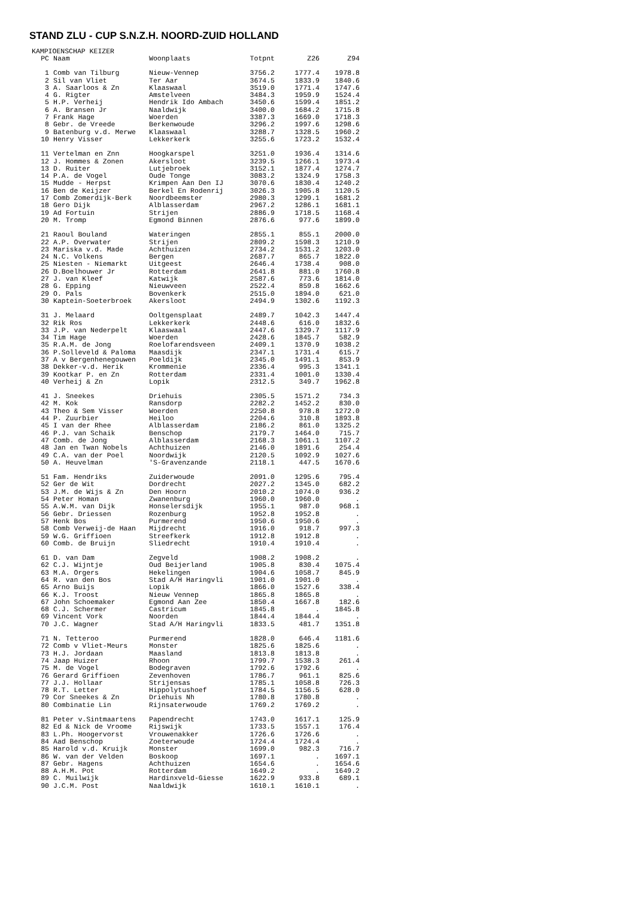STAND ZLU - CUP S.N.Z.H. NOORD-ZUID HOLLAND
KAMPIOENSCHAP KEIZER
| PC | Naam | Woonplaats | Totpnt | Z26 | Z94 |
| --- | --- | --- | --- | --- | --- |
| 1 | Comb van Tilburg | Nieuw-Vennep | 3756.2 | 1777.4 | 1978.8 |
| 2 | Sil van Vliet | Ter Aar | 3674.5 | 1833.9 | 1840.6 |
| 3 | A. Saarloos & Zn | Klaaswaal | 3519.0 | 1771.4 | 1747.6 |
| 4 | G. Rigter | Amstelveen | 3484.3 | 1959.9 | 1524.4 |
| 5 | H.P. Verheij | Hendrik Ido Ambach | 3450.6 | 1599.4 | 1851.2 |
| 6 | A. Bransen Jr | Naaldwijk | 3400.0 | 1684.2 | 1715.8 |
| 7 | Frank Hage | Woerden | 3387.3 | 1669.0 | 1718.3 |
| 8 | Gebr. de Vreede | Berkenwoude | 3296.2 | 1997.6 | 1298.6 |
| 9 | Batenburg v.d. Merwe | Klaaswaal | 3288.7 | 1328.5 | 1960.2 |
| 10 | Henry Visser | Lekkerkerk | 3255.6 | 1723.2 | 1532.4 |
| 11 | Vertelman en Znn | Hoogkarspel | 3251.0 | 1936.4 | 1314.6 |
| 12 | J. Hommes & Zonen | Akersloot | 3239.5 | 1266.1 | 1973.4 |
| 13 | D. Ruiter | Lutjebroek | 3152.1 | 1877.4 | 1274.7 |
| 14 | P.A. de Vogel | Oude Tonge | 3083.2 | 1324.9 | 1758.3 |
| 15 | Mudde - Herpst | Krimpen Aan Den IJ | 3070.6 | 1830.4 | 1240.2 |
| 16 | Ben de Keijzer | Berkel En Rodenrij | 3026.3 | 1905.8 | 1120.5 |
| 17 | Comb Zomerdijk-Berk | Noordbeemster | 2980.3 | 1299.1 | 1681.2 |
| 18 | Gero Dijk | Alblasserdam | 2967.2 | 1286.1 | 1681.1 |
| 19 | Ad Fortuin | Strijen | 2886.9 | 1718.5 | 1168.4 |
| 20 | M. Tromp | Egmond Binnen | 2876.6 | 977.6 | 1899.0 |
| 21 | Raoul Bouland | Wateringen | 2855.1 | 855.1 | 2000.0 |
| 22 | A.P. Overwater | Strijen | 2809.2 | 1598.3 | 1210.9 |
| 23 | Mariska v.d. Made | Achthuizen | 2734.2 | 1531.2 | 1203.0 |
| 24 | N.C. Volkens | Bergen | 2687.7 | 865.7 | 1822.0 |
| 25 | Niesten - Niemarkt | Uitgeest | 2646.4 | 1738.4 | 908.0 |
| 26 | D.Boelhouwer Jr | Rotterdam | 2641.8 | 881.0 | 1760.8 |
| 27 | J. van Kleef | Katwijk | 2587.6 | 773.6 | 1814.0 |
| 28 | G. Epping | Nieuwveen | 2522.4 | 859.8 | 1662.6 |
| 29 | O. Pals | Bovenkerk | 2515.0 | 1894.0 | 621.0 |
| 30 | Kaptein-Soeterbroek | Akersloot | 2494.9 | 1302.6 | 1192.3 |
| 31 | J. Melaard | Ooltgensplaat | 2489.7 | 1042.3 | 1447.4 |
| 32 | Rik Ros | Lekkerkerk | 2448.6 | 616.0 | 1832.6 |
| 33 | J.P. van Nederpelt | Klaaswaal | 2447.6 | 1329.7 | 1117.9 |
| 34 | Tim Hage | Woerden | 2428.6 | 1845.7 | 582.9 |
| 35 | R.A.M. de Jong | Roelofarendsveen | 2409.1 | 1370.9 | 1038.2 |
| 36 | P.Solleveld & Paloma | Maasdijk | 2347.1 | 1731.4 | 615.7 |
| 37 | A v Bergenhenegouwen | Poeldijk | 2345.0 | 1491.1 | 853.9 |
| 38 | Dekker-v.d. Herik | Krommenie | 2336.4 | 995.3 | 1341.1 |
| 39 | Kootkar P. en Zn | Rotterdam | 2331.4 | 1001.0 | 1330.4 |
| 40 | Verheij & Zn | Lopik | 2312.5 | 349.7 | 1962.8 |
| 41 | J. Sneekes | Driehuis | 2305.5 | 1571.2 | 734.3 |
| 42 | M. Kok | Ransdorp | 2282.2 | 1452.2 | 830.0 |
| 43 | Theo & Sem Visser | Woerden | 2250.8 | 978.8 | 1272.0 |
| 44 | P. Zuurbier | Heiloo | 2204.6 | 310.8 | 1893.8 |
| 45 | I van der Rhee | Alblasserdam | 2186.2 | 861.0 | 1325.2 |
| 46 | P.J. van Schaik | Benschop | 2179.7 | 1464.0 | 715.7 |
| 47 | Comb. de Jong | Alblasserdam | 2168.3 | 1061.1 | 1107.2 |
| 48 | Jan en Twan Nobels | Achthuizen | 2146.0 | 1891.6 | 254.4 |
| 49 | C.A. van der Poel | Noordwijk | 2120.5 | 1092.9 | 1027.6 |
| 50 | A. Heuvelman | 'S-Gravenzande | 2118.1 | 447.5 | 1670.6 |
| 51 | Fam. Hendriks | Zuiderwoude | 2091.0 | 1295.6 | 795.4 |
| 52 | Ger de Wit | Dordrecht | 2027.2 | 1345.0 | 682.2 |
| 53 | J.M. de Wijs & Zn | Den Hoorn | 2010.2 | 1074.0 | 936.2 |
| 54 | Peter Homan | Zwanenburg | 1960.0 | 1960.0 | . |
| 55 | A.W.M. van Dijk | Honselersdijk | 1955.1 | 987.0 | 968.1 |
| 56 | Gebr. Driessen | Rozenburg | 1952.8 | 1952.8 | . |
| 57 | Henk Bos | Purmerend | 1950.6 | 1950.6 | . |
| 58 | Comb Verweij-de Haan | Mijdrecht | 1916.0 | 918.7 | 997.3 |
| 59 | W.G. Griffioen | Streefkerk | 1912.8 | 1912.8 | . |
| 60 | Comb. de Bruijn | Sliedrecht | 1910.4 | 1910.4 | . |
| 61 | D. van Dam | Zegveld | 1908.2 | 1908.2 | . |
| 62 | C.J. Wijntje | Oud Beijerland | 1905.8 | 830.4 | 1075.4 |
| 63 | M.A. Orgers | Hekelingen | 1904.6 | 1058.7 | 845.9 |
| 64 | R. van den Bos | Stad A/H Haringvli | 1901.0 | 1901.0 | . |
| 65 | Arno Buijs | Lopik | 1866.0 | 1527.6 | 338.4 |
| 66 | K.J. Troost | Nieuw Vennep | 1865.8 | 1865.8 | . |
| 67 | John Schoemaker | Egmond Aan Zee | 1850.4 | 1667.8 | 182.6 |
| 68 | C.J. Schermer | Castricum | 1845.8 | . | 1845.8 |
| 69 | Vincent Vork | Noorden | 1844.4 | 1844.4 | . |
| 70 | J.C. Wagner | Stad A/H Haringvli | 1833.5 | 481.7 | 1351.8 |
| 71 | N. Tetteroo | Purmerend | 1828.0 | 646.4 | 1181.6 |
| 72 | Comb v Vliet-Meurs | Monster | 1825.6 | 1825.6 | . |
| 73 | H.J. Jordaan | Maasland | 1813.8 | 1813.8 | . |
| 74 | Jaap Huizer | Rhoon | 1799.7 | 1538.3 | 261.4 |
| 75 | M. de Vogel | Bodegraven | 1792.6 | 1792.6 | . |
| 76 | Gerard Griffioen | Zevenhoven | 1786.7 | 961.1 | 825.6 |
| 77 | J.J. Hollaar | Strijensas | 1785.1 | 1058.8 | 726.3 |
| 78 | R.T. Letter | Hippolytushoef | 1784.5 | 1156.5 | 628.0 |
| 79 | Cor Sneekes & Zn | Driehuis Nh | 1780.8 | 1780.8 | . |
| 80 | Combinatie Lin | Rijnsaterwoude | 1769.2 | 1769.2 | . |
| 81 | Peter v.Sintmaartens | Papendrecht | 1743.0 | 1617.1 | 125.9 |
| 82 | Ed & Nick de Vroome | Rijswijk | 1733.5 | 1557.1 | 176.4 |
| 83 | L.Ph. Hoogervorst | Vrouwenakker | 1726.6 | 1726.6 | . |
| 84 | Aad Benschop | Zoeterwoude | 1724.4 | 1724.4 | . |
| 85 | Harold v.d. Kruijk | Monster | 1699.0 | 982.3 | 716.7 |
| 86 | W. van der Velden | Boskoop | 1697.1 | . | 1697.1 |
| 87 | Gebr. Hagens | Achthuizen | 1654.6 | . | 1654.6 |
| 88 | A.H.M. Pot | Rotterdam | 1649.2 | . | 1649.2 |
| 89 | C. Muilwijk | Hardinxveld-Giesse | 1622.9 | 933.8 | 689.1 |
| 90 | J.C.M. Post | Naaldwijk | 1610.1 | 1610.1 | . |